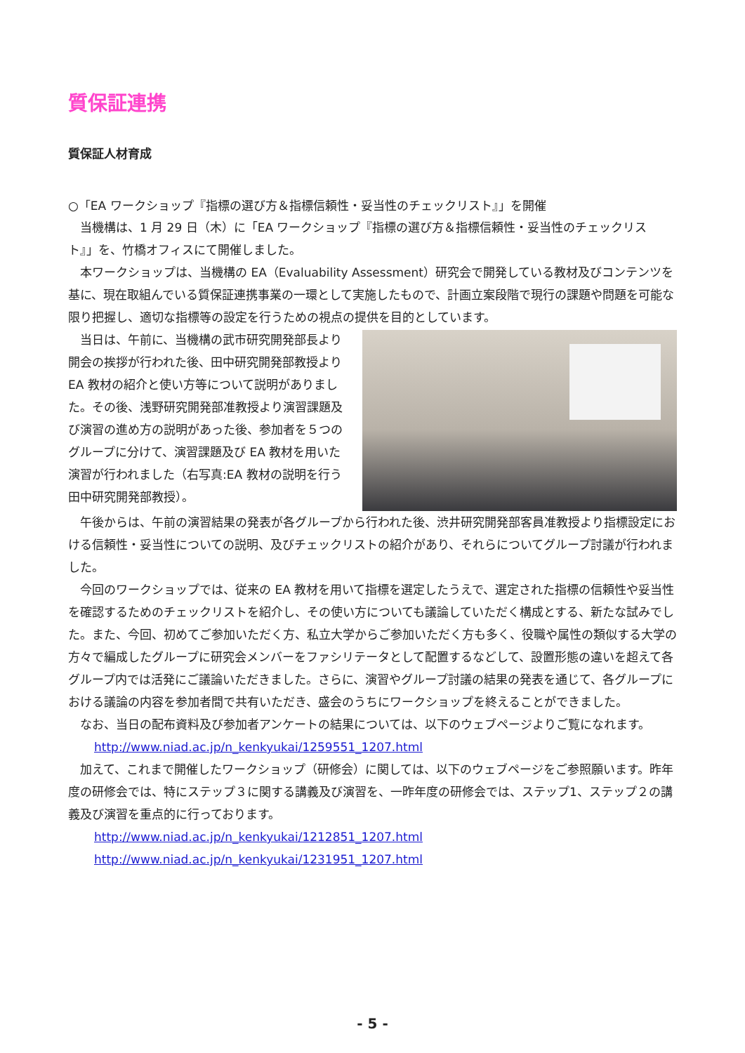質保証連携
質保証人材育成
○「EA ワークショップ『指標の選び方＆指標信頼性・妥当性のチェックリスト』」を開催
当機構は、1 月 29 日（木）に「EA ワークショップ『指標の選び方＆指標信頼性・妥当性のチェックリスト』」を、竹橋オフィスにて開催しました。
本ワークショップは、当機構の EA（Evaluability Assessment）研究会で開発している教材及びコンテンツを基に、現在取組んでいる質保証連携事業の一環として実施したもので、計画立案段階で現行の課題や問題を可能な限り把握し、適切な指標等の設定を行うための視点の提供を目的としています。
当日は、午前に、当機構の武市研究開発部長より開会の挨拶が行われた後、田中研究開発部教授より EA 教材の紹介と使い方等について説明がありました。その後、浅野研究開発部准教授より演習課題及び演習の進め方の説明があった後、参加者を５つのグループに分けて、演習課題及び EA 教材を用いた演習が行われました（右写真:EA 教材の説明を行う田中研究開発部教授）。
午後からは、午前の演習結果の発表が各グループから行われた後、渋井研究開発部客員准教授より指標設定における信頼性・妥当性についての説明、及びチェックリストの紹介があり、それらについてグループ討議が行われました。
今回のワークショップでは、従来の EA 教材を用いて指標を選定したうえで、選定された指標の信頼性や妥当性を確認するためのチェックリストを紹介し、その使い方についても議論していただく構成とする、新たな試みでした。また、今回、初めてご参加いただく方、私立大学からご参加いただく方も多く、役職や属性の類似する大学の方々で編成したグループに研究会メンバーをファシリテータとして配置するなどして、設置形態の違いを超えて各グループ内では活発にご議論いただきました。さらに、演習やグループ討議の結果の発表を通じて、各グループにおける議論の内容を参加者間で共有いただき、盛会のうちにワークショップを終えることができました。
なお、当日の配布資料及び参加者アンケートの結果については、以下のウェブページよりご覧になれます。
http://www.niad.ac.jp/n_kenkyukai/1259551_1207.html
加えて、これまで開催したワークショップ（研修会）に関しては、以下のウェブページをご参照願います。昨年度の研修会では、特にステップ３に関する講義及び演習を、一昨年度の研修会では、ステップ1、ステップ２の講義及び演習を重点的に行っております。
http://www.niad.ac.jp/n_kenkyukai/1212851_1207.html
http://www.niad.ac.jp/n_kenkyukai/1231951_1207.html
- 5 -